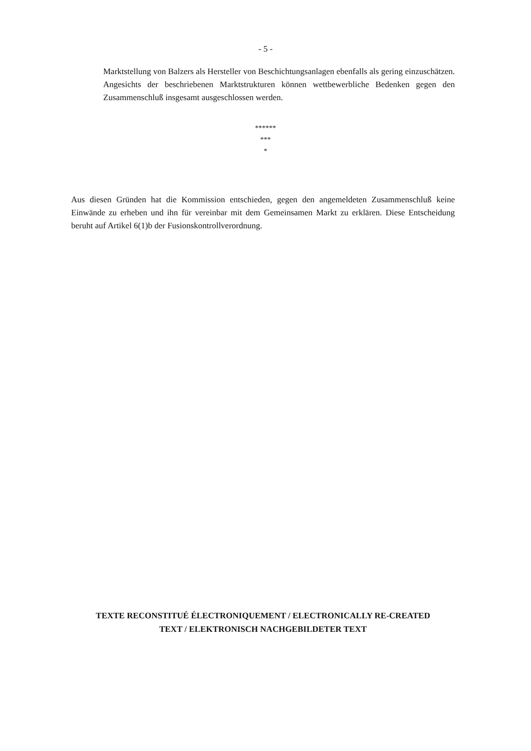- 5 -
Marktstellung von Balzers als Hersteller von Beschichtungsanlagen ebenfalls als gering einzuschätzen. Angesichts der beschriebenen Marktstrukturen können wettbewerbliche Bedenken gegen den Zusammenschluß insgesamt ausgeschlossen werden.
******
***
*
Aus diesen Gründen hat die Kommission entschieden, gegen den angemeldeten Zusammenschluß keine Einwände zu erheben und ihn für vereinbar mit dem Gemeinsamen Markt zu erklären. Diese Entscheidung beruht auf Artikel 6(1)b der Fusionskontrollverordnung.
TEXTE RECONSTITUÉ ÉLECTRONIQUEMENT / ELECTRONICALLY RE-CREATED TEXT / ELEKTRONISCH NACHGEBILDETER TEXT